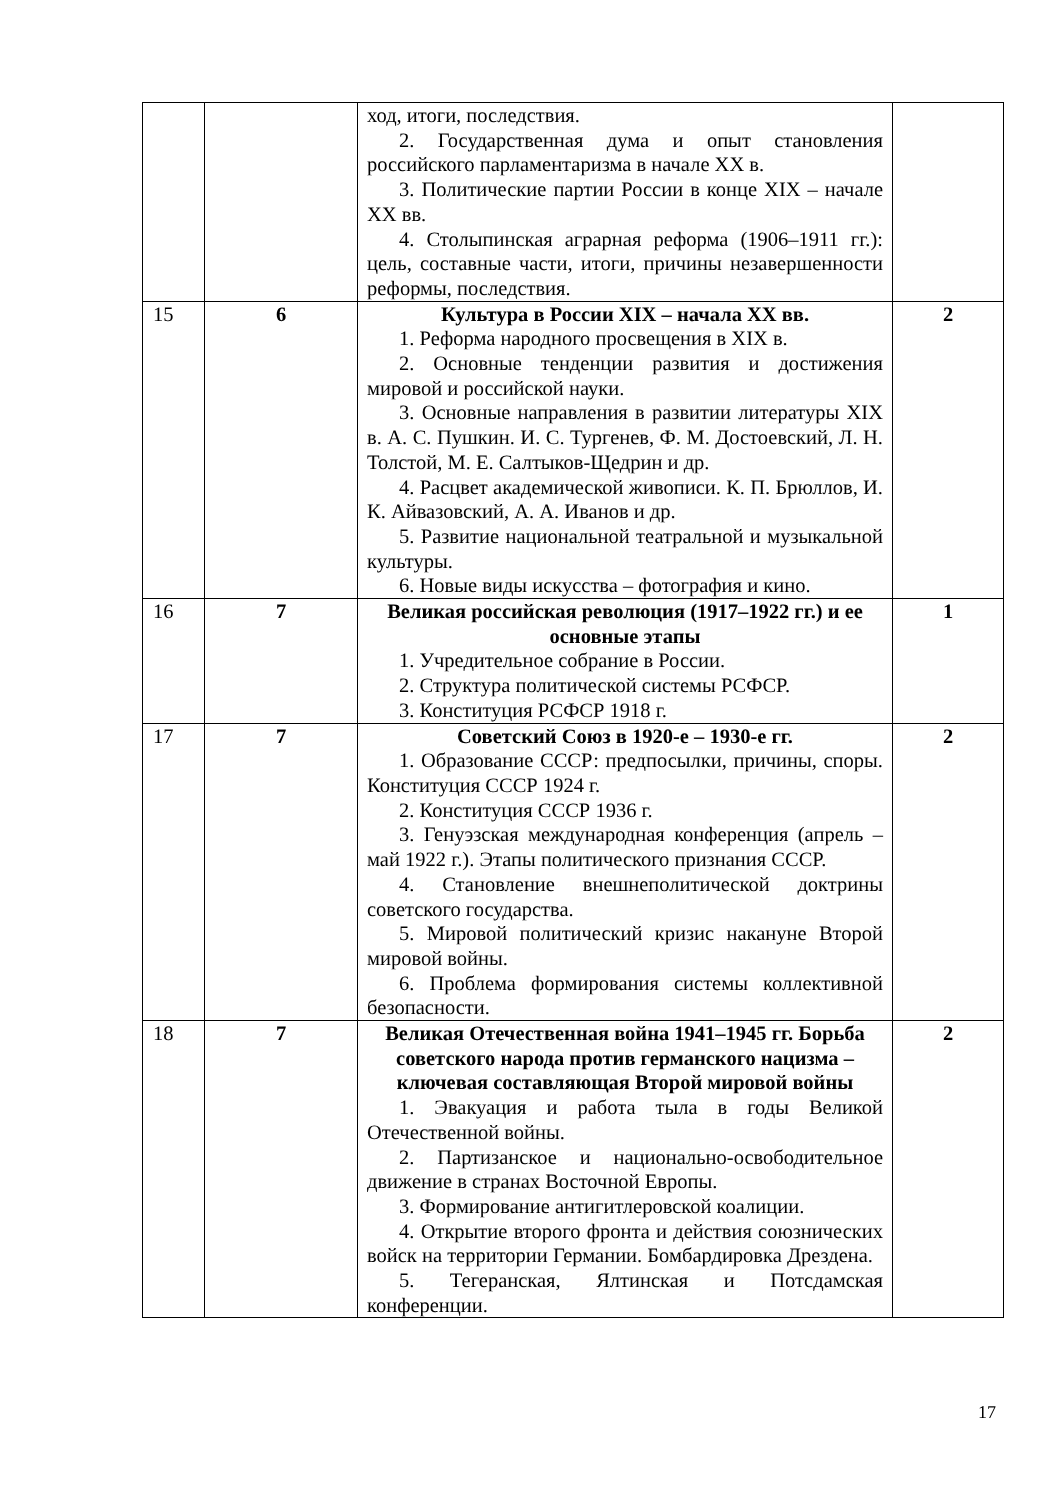| | | ход, итоги, последствия. 2. Государственная дума и опыт становления российского парламентаризма в начале XX в. 3. Политические партии России в конце XIX – начале XX вв. 4. Столыпинская аграрная реформа (1906–1911 гг.): цель, составные части, итоги, причины незавершенности реформы, последствия. | |
| 15 | 6 | Культура в России XIX – начала XX вв. 1. Реформа народного просвещения в XIX в. 2. Основные тенденции развития и достижения мировой и российской науки. 3. Основные направления в развитии литературы XIX в. А. С. Пушкин. И. С. Тургенев, Ф. М. Достоевский, Л. Н. Толстой, М. Е. Салтыков-Щедрин и др. 4. Расцвет академической живописи. К. П. Брюллов, И. К. Айвазовский, А. А. Иванов и др. 5. Развитие национальной театральной и музыкальной культуры. 6. Новые виды искусства – фотография и кино. | 2 |
| 16 | 7 | Великая российская революция (1917–1922 гг.) и ее основные этапы 1. Учредительное собрание в России. 2. Структура политической системы РСФСР. 3. Конституция РСФСР 1918 г. | 1 |
| 17 | 7 | Советский Союз в 1920-е – 1930-е гг. 1. Образование СССР: предпосылки, причины, споры. Конституция СССР 1924 г. 2. Конституция СССР 1936 г. 3. Генуэзская международная конференция (апрель – май 1922 г.). Этапы политического признания СССР. 4. Становление внешнеполитической доктрины советского государства. 5. Мировой политический кризис накануне Второй мировой войны. 6. Проблема формирования системы коллективной безопасности. | 2 |
| 18 | 7 | Великая Отечественная война 1941–1945 гг. Борьба советского народа против германского нацизма – ключевая составляющая Второй мировой войны 1. Эвакуация и работа тыла в годы Великой Отечественной войны. 2. Партизанское и национально-освободительное движение в странах Восточной Европы. 3. Формирование антигитлеровской коалиции. 4. Открытие второго фронта и действия союзнических войск на территории Германии. Бомбардировка Дрездена. 5. Тегеранская, Ялтинская и Потсдамская конференции. | 2 |
17